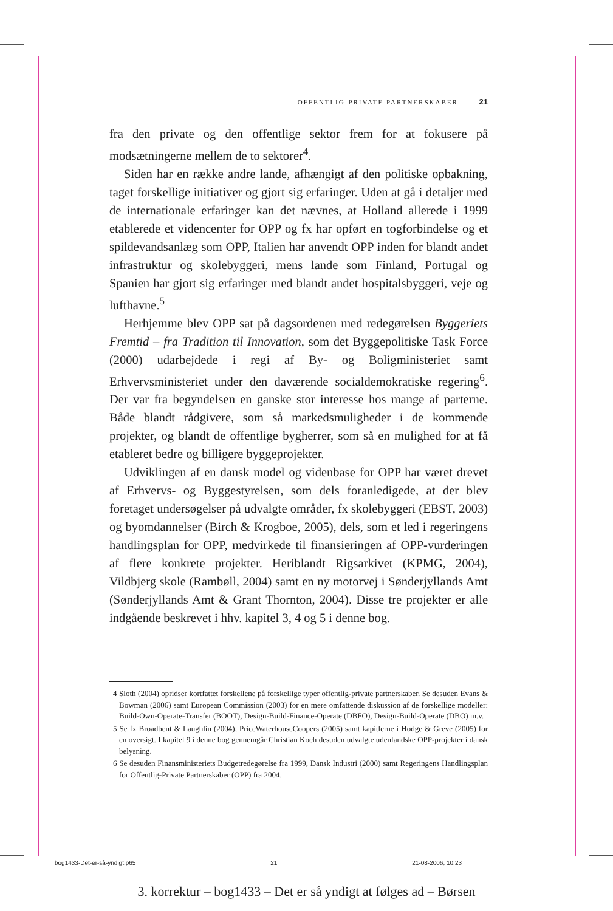OFFENTLIG-PRIVATE PARTNERSKABER 21
fra den private og den offentlige sektor frem for at fokusere på modsætningerne mellem de to sektorer<sup>4</sup>.
Siden har en række andre lande, afhængigt af den politiske opbakning, taget forskellige initiativer og gjort sig erfaringer. Uden at gå i detaljer med de internationale erfaringer kan det nævnes, at Holland allerede i 1999 etablerede et videncenter for OPP og fx har opført en togforbindelse og et spildevandsanlæg som OPP, Italien har anvendt OPP inden for blandt andet infrastruktur og skolebyggeri, mens lande som Finland, Portugal og Spanien har gjort sig erfaringer med blandt andet hospitalsbyggeri, veje og lufthavne.<sup>5</sup>
Herhjemme blev OPP sat på dagsordenen med redegørelsen Byggeriets Fremtid – fra Tradition til Innovation, som det Byggepolitiske Task Force (2000) udarbejdede i regi af By- og Boligministeriet samt Erhvervsministeriet under den daværende socialdemokratiske regering<sup>6</sup>. Der var fra begyndelsen en ganske stor interesse hos mange af parterne. Både blandt rådgivere, som så markedsmuligheder i de kommende projekter, og blandt de offentlige bygherrer, som så en mulighed for at få etableret bedre og billigere byggeprojekter.
Udviklingen af en dansk model og videnbase for OPP har været drevet af Erhvervs- og Byggestyrelsen, som dels foranledigede, at der blev foretaget undersøgelser på udvalgte områder, fx skolebyggeri (EBST, 2003) og byomdannelser (Birch & Krogboe, 2005), dels, som et led i regeringens handlingsplan for OPP, medvirkede til finansieringen af OPP-vurderingen af flere konkrete projekter. Heriblandt Rigsarkivet (KPMG, 2004), Vildbjerg skole (Rambøll, 2004) samt en ny motorvej i Sønderjyllands Amt (Sønderjyllands Amt & Grant Thornton, 2004). Disse tre projekter er alle indgående beskrevet i hhv. kapitel 3, 4 og 5 i denne bog.
4 Sloth (2004) opridser kortfattet forskellene på forskellige typer offentlig-private partnerskaber. Se desuden Evans & Bowman (2006) samt European Commission (2003) for en mere omfattende diskussion af de forskellige modeller: Build-Own-Operate-Transfer (BOOT), Design-Build-Finance-Operate (DBFO), Design-Build-Operate (DBO) m.v.
5 Se fx Broadbent & Laughlin (2004), PriceWaterhouseCoopers (2005) samt kapitlerne i Hodge & Greve (2005) for en oversigt. I kapitel 9 i denne bog gennemgår Christian Koch desuden udvalgte udenlandske OPP-projekter i dansk belysning.
6 Se desuden Finansministeriets Budgetredegørelse fra 1999, Dansk Industri (2000) samt Regeringens Handlingsplan for Offentlig-Private Partnerskaber (OPP) fra 2004.
bog1433-Det-er-så-yndigt.p65 21 21-08-2006, 10:23
3. korrektur – bog1433 – Det er så yndigt at følges ad – Børsen